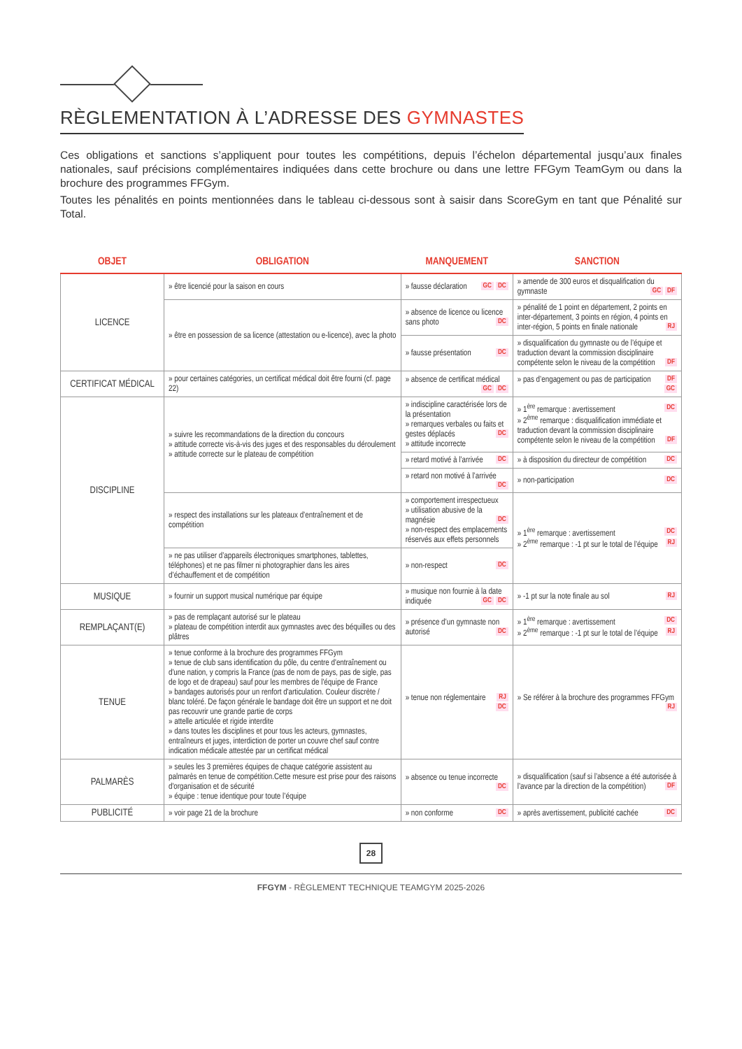RÈGLEMENTATION À L’ADRESSE DES GYMNASTES
Ces obligations et sanctions s’appliquent pour toutes les compétitions, depuis l’échelon départemental jusqu’aux finales nationales, sauf précisions complémentaires indiquées dans cette brochure ou dans une lettre FFGym TeamGym ou dans la brochure des programmes FFGym.
Toutes les pénalités en points mentionnées dans le tableau ci-dessous sont à saisir dans ScoreGym en tant que Pénalité sur Total.
| OBJET | OBLIGATION | MANQUEMENT | SANCTION |
| --- | --- | --- | --- |
| LICENCE | » être licencié pour la saison en cours | » fausse déclaration DC GC | » amende de 300 euros et disqualification du gymnaste DF GC |
| | » être en possession de sa licence (attestation ou e-licence), avec la photo | » absence de licence ou licence sans photo DC | » pénalité de 1 point en département, 2 points en inter-département, 3 points en région, 4 points en inter-région, 5 points en finale nationale RJ |
| | | » fausse présentation DC | » disqualification du gymnaste ou de l’équipe et traduction devant la commission disciplinaire compétente selon le niveau de la compétition DF |
| CERTIFICAT MÉDICAL | » pour certaines catégories, un certificat médical doit être fourni (cf. page 22) | » absence de certificat médical DC GC | » pas d’engagement ou pas de participation DF GC |
| DISCIPLINE | » suivre les recommandations de la direction du concours » attitude correcte vis-à-vis des juges et des responsables du déroulement » attitude correcte sur le plateau de compétition | » indiscipline caractérisée lors de la présentation » remarques verbales ou faits et gestes déplacés DC » attitude incorrecte | » 1<sup>ère</sup> remarque : avertissement DC » 2<sup>ème</sup> remarque : disqualification immédiate et traduction devant la commission disciplinaire compétente selon le niveau de la compétition DF |
| | | » retard motivé à l’arrivée DC | » à disposition du directeur de compétition DC |
| | | » retard non motivé à l’arrivée DC | » non-participation DC |
| | » respect des installations sur les plateaux d’entraînement et de compétition | » comportement irrespectueux » utilisation abusive de la magnésie DC » non-respect des emplacements réservés aux effets personnels | » 1<sup>ère</sup> remarque : avertissement DC » 2<sup>ème</sup> remarque : -1 pt sur le total de l’équipe RJ |
| | » ne pas utiliser d’appareils électroniques smartphones, tablettes, téléphones) et ne pas filmer ni photographier dans les aires d’échauffement et de compétition | » non-respect DC | |
| MUSIQUE | » fournir un support musical numérique par équipe | » musique non fournie à la date indiquée DC GC | » -1 pt sur la note finale au sol RJ |
| REMPLAÇANT(E) | » pas de remplaçant autorisé sur le plateau » plateau de compétition interdit aux gymnastes avec des béquilles ou des plâtres | » présence d’un gymnaste non autorisé DC | » 1<sup>ère</sup> remarque : avertissement DC » 2<sup>ème</sup> remarque : -1 pt sur le total de l’équipe RJ |
| TENUE | » tenue conforme à la brochure des programmes FFGym » tenue de club sans identification du pôle, du centre d'entraînement ou d'une nation, y compris la France (pas de nom de pays, pas de sigle, pas de logo et de drapeau) sauf pour les membres de l'équipe de France » bandages autorisés pour un renfort d'articulation. Couleur discrète / blanc toléré. De façon générale le bandage doit être un support et ne doit pas recouvrir une grande partie de corps » attelle articulée et rigide interdite » dans toutes les disciplines et pour tous les acteurs, gymnastes, entraîneurs et juges, interdiction de porter un couvre chef sauf contre indication médicale attestée par un certificat médical | » tenue non réglementaire RJ DC | » Se référer à la brochure des programmes FFGym RJ |
| PALMARÈS | » seules les 3 premières équipes de chaque catégorie assistent au palmarès en tenue de compétition.Cette mesure est prise pour des raisons d'organisation et de sécurité » équipe : tenue identique pour toute l’équipe | » absence ou tenue incorrecte DC | » disqualification (sauf si l’absence a été autorisée à l’avance par la direction de la compétition) DF |
| PUBLICITÉ | » voir page 21 de la brochure | » non conforme DC | » après avertissement, publicité cachée DC |
28
FFGYM - RÈGLEMENT TECHNIQUE TEAMGYM 2025-2026